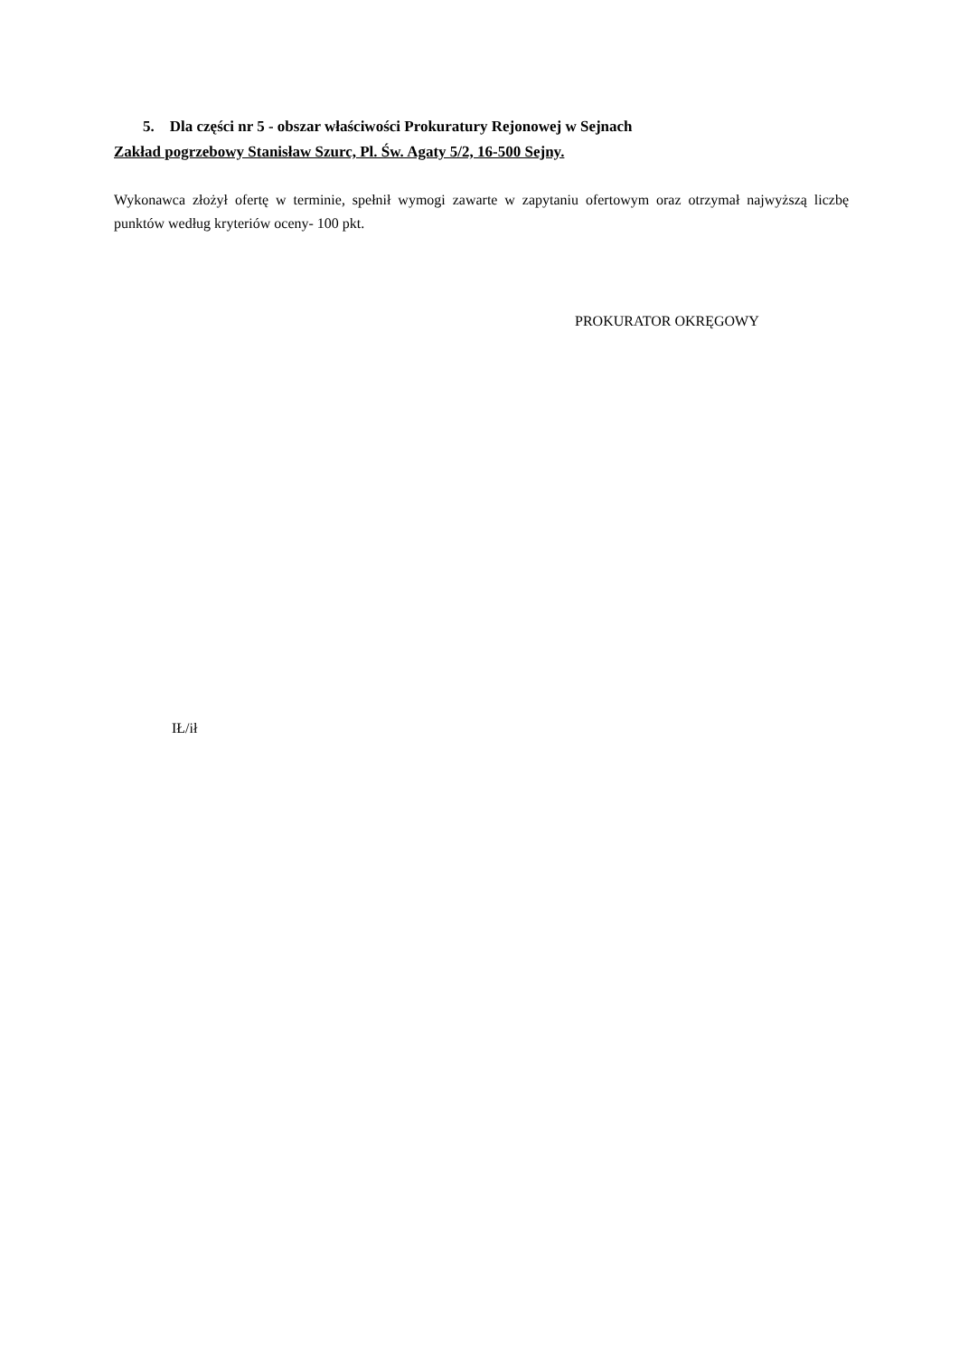5. Dla części nr 5 - obszar właściwości Prokuratury Rejonowej w Sejnach
Zakład pogrzebowy Stanisław Szurc, Pl. Św. Agaty 5/2, 16-500 Sejny.
Wykonawca złożył ofertę w terminie, spełnił wymogi zawarte w zapytaniu ofertowym oraz otrzymał najwyższą liczbę punktów według kryteriów oceny- 100 pkt.
PROKURATOR OKRĘGOWY
IŁ/ił